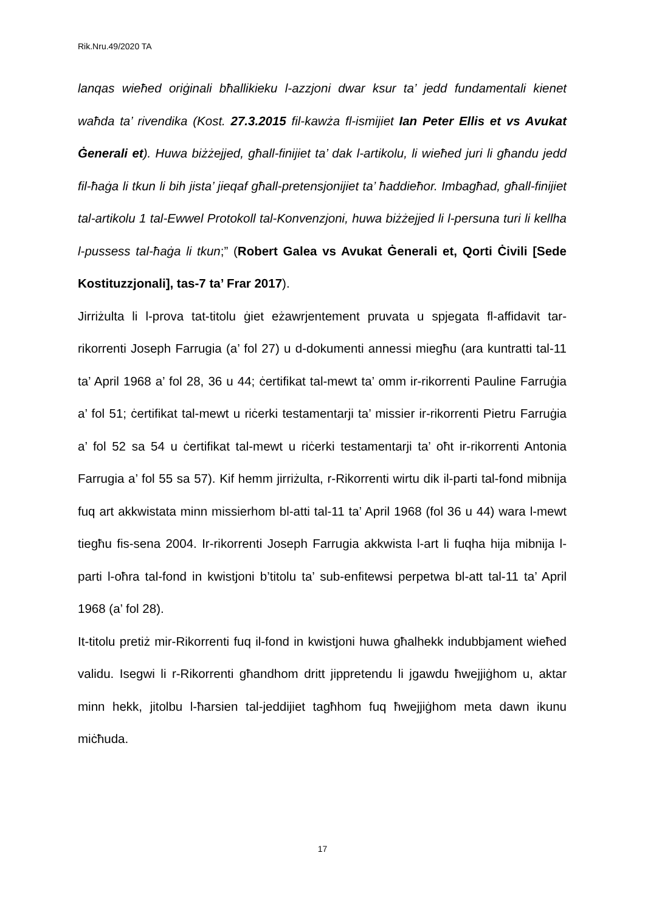Rik.Nru.49/2020 TA
lanqas wieħed oriġinali bħallikieku l-azzjoni dwar ksur ta’ jedd fundamentali kienet waħda ta’ rivendika (Kost. 27.3.2015 fil-kawża fl-ismijiet Ian Peter Ellis et vs Avukat Ġenerali et). Huwa biżżejjed, għall-finijiet ta’ dak l-artikolu, li wieħed juri li għandu jedd fil-ħaġa li tkun li bih jista’ jieqaf għall-pretensjonijiet ta’ ħaddieħor. Imbagħad, għall-finijiet tal-artikolu 1 tal-Ewwel Protokoll tal-Konvenzjoni, huwa biżżejjed li l-persuna turi li kellha l-pussess tal-ħaġa li tkun;” (Robert Galea vs Avukat Ġenerali et, Qorti Ċivili [Sede Kostituzzjonali], tas-7 ta’ Frar 2017).
Jirriżulta li l-prova tat-titolu ġiet eżawrjentement pruvata u spjegata fl-affidavit tar-rikorrenti Joseph Farrugia (a’ fol 27) u d-dokumenti annessi miegħu (ara kuntratti tal-11 ta’ April 1968 a’ fol 28, 36 u 44; ċertifikat tal-mewt ta’ omm ir-rikorrenti Pauline Farruġia a’ fol 51; ċertifikat tal-mewt u riċerki testamentarji ta’ missier ir-rikorrenti Pietru Farruġia a’ fol 52 sa 54 u ċertifikat tal-mewt u riċerki testamentarji ta’ oħt ir-rikorrenti Antonia Farrugia a’ fol 55 sa 57). Kif hemm jirriżulta, r-Rikorrenti wirtu dik il-parti tal-fond mibnija fuq art akkwistata minn missierhom bl-atti tal-11 ta’ April 1968 (fol 36 u 44) wara l-mewt tiegħu fis-sena 2004. Ir-rikorrenti Joseph Farrugia akkwista l-art li fuqha hija mibnija l-parti l-oħra tal-fond in kwistjoni b’titolu ta’ sub-enfitewsi perpetwa bl-att tal-11 ta’ April 1968 (a’ fol 28).
It-titolu pretiż mir-Rikorrenti fuq il-fond in kwistjoni huwa għalhekk indubbjament wieħed validu. Isegwi li r-Rikorrenti għandhom dritt jippretendu li jgawdu ħwejjiġhom u, aktar minn hekk, jitolbu l-ħarsien tal-jeddijiet tagħhom fuq ħwejjiġhom meta dawn ikunu miċħuda.
17